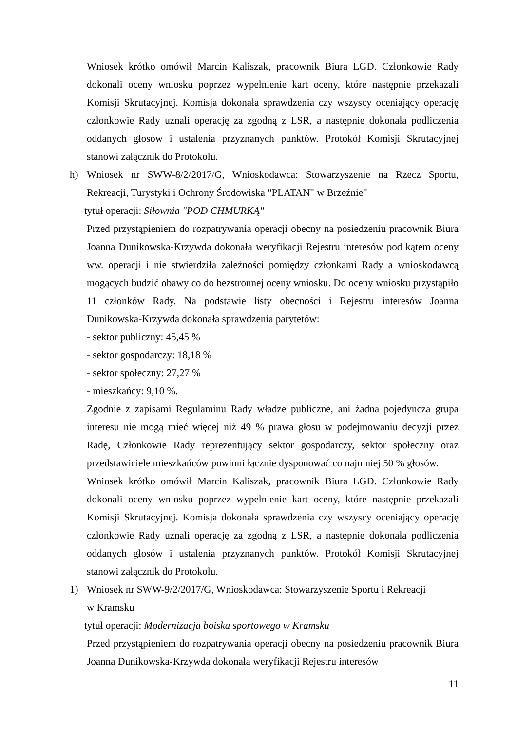Wniosek krótko omówił Marcin Kaliszak, pracownik Biura LGD. Członkowie Rady dokonali oceny wniosku poprzez wypełnienie kart oceny, które następnie przekazali Komisji Skrutacyjnej. Komisja dokonała sprawdzenia czy wszyscy oceniający operację członkowie Rady uznali operację za zgodną z LSR, a następnie dokonała podliczenia oddanych głosów i ustalenia przyznanych punktów. Protokół Komisji Skrutacyjnej stanowi załącznik do Protokołu.
h) Wniosek nr SWW-8/2/2017/G, Wnioskodawca: Stowarzyszenie na Rzecz Sportu, Rekreacji, Turystyki i Ochrony Środowiska "PLATAN" w Brzeźnie"
tytuł operacji: Siłownia "POD CHMURKĄ"
Przed przystąpieniem do rozpatrywania operacji obecny na posiedzeniu pracownik Biura Joanna Dunikowska-Krzywda dokonała weryfikacji Rejestru interesów pod kątem oceny ww. operacji i nie stwierdziła zależności pomiędzy członkami Rady a wnioskodawcą mogących budzić obawy co do bezstronnej oceny wniosku. Do oceny wniosku przystąpiło 11 członków Rady. Na podstawie listy obecności i Rejestru interesów Joanna Dunikowska-Krzywda dokonała sprawdzenia parytetów:
- sektor publiczny: 45,45 %
- sektor gospodarczy: 18,18 %
- sektor społeczny: 27,27 %
- mieszkańcy: 9,10 %.
Zgodnie z zapisami Regulaminu Rady władze publiczne, ani żadna pojedyncza grupa interesu nie mogą mieć więcej niż 49 % prawa głosu w podejmowaniu decyzji przez Radę, Członkowie Rady reprezentujący sektor gospodarczy, sektor społeczny oraz przedstawiciele mieszkańców powinni łącznie dysponować co najmniej 50 % głosów.
Wniosek krótko omówił Marcin Kaliszak, pracownik Biura LGD. Członkowie Rady dokonali oceny wniosku poprzez wypełnienie kart oceny, które następnie przekazali Komisji Skrutacyjnej. Komisja dokonała sprawdzenia czy wszyscy oceniający operację członkowie Rady uznali operację za zgodną z LSR, a następnie dokonała podliczenia oddanych głosów i ustalenia przyznanych punktów. Protokół Komisji Skrutacyjnej stanowi załącznik do Protokołu.
1) Wniosek nr SWW-9/2/2017/G, Wnioskodawca: Stowarzyszenie Sportu i Rekreacji
w Kramsku
tytuł operacji: Modernizacja boiska sportowego w Kramsku
Przed przystąpieniem do rozpatrywania operacji obecny na posiedzeniu pracownik Biura Joanna Dunikowska-Krzywda dokonała weryfikacji Rejestru interesów
11